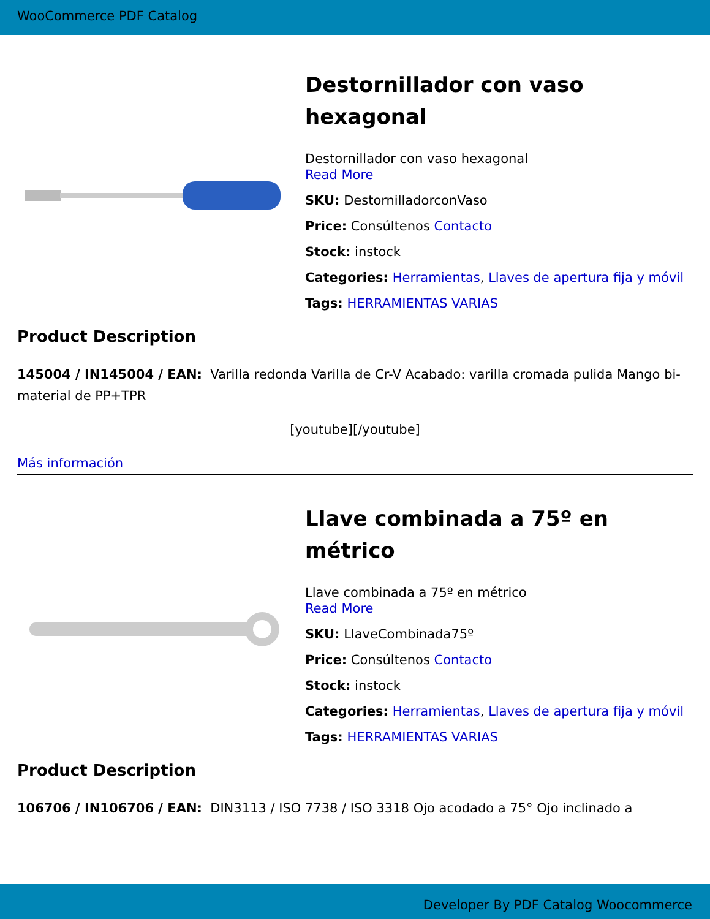WooCommerce PDF Catalog
Destornillador con vaso hexagonal
Destornillador con vaso hexagonal
Read More
SKU: DestornilladorconVaso
Price: Consúltenos Contacto
Stock: instock
Categories: Herramientas, Llaves de apertura fija y móvil
Tags: HERRAMIENTAS VARIAS
Product Description
145004 / IN145004 / EAN: Varilla redonda Varilla de Cr-V Acabado: varilla cromada pulida Mango bi-material de PP+TPR
[youtube][/youtube]
Más información
Llave combinada a 75º en métrico
Llave combinada a 75º en métrico
Read More
SKU: LlaveCombinada75º
Price: Consúltenos Contacto
Stock: instock
Categories: Herramientas, Llaves de apertura fija y móvil
Tags: HERRAMIENTAS VARIAS
Product Description
106706 / IN106706 / EAN: DIN3113 / ISO 7738 / ISO 3318 Ojo acodado a 75° Ojo inclinado a
Developer By PDF Catalog Woocommerce